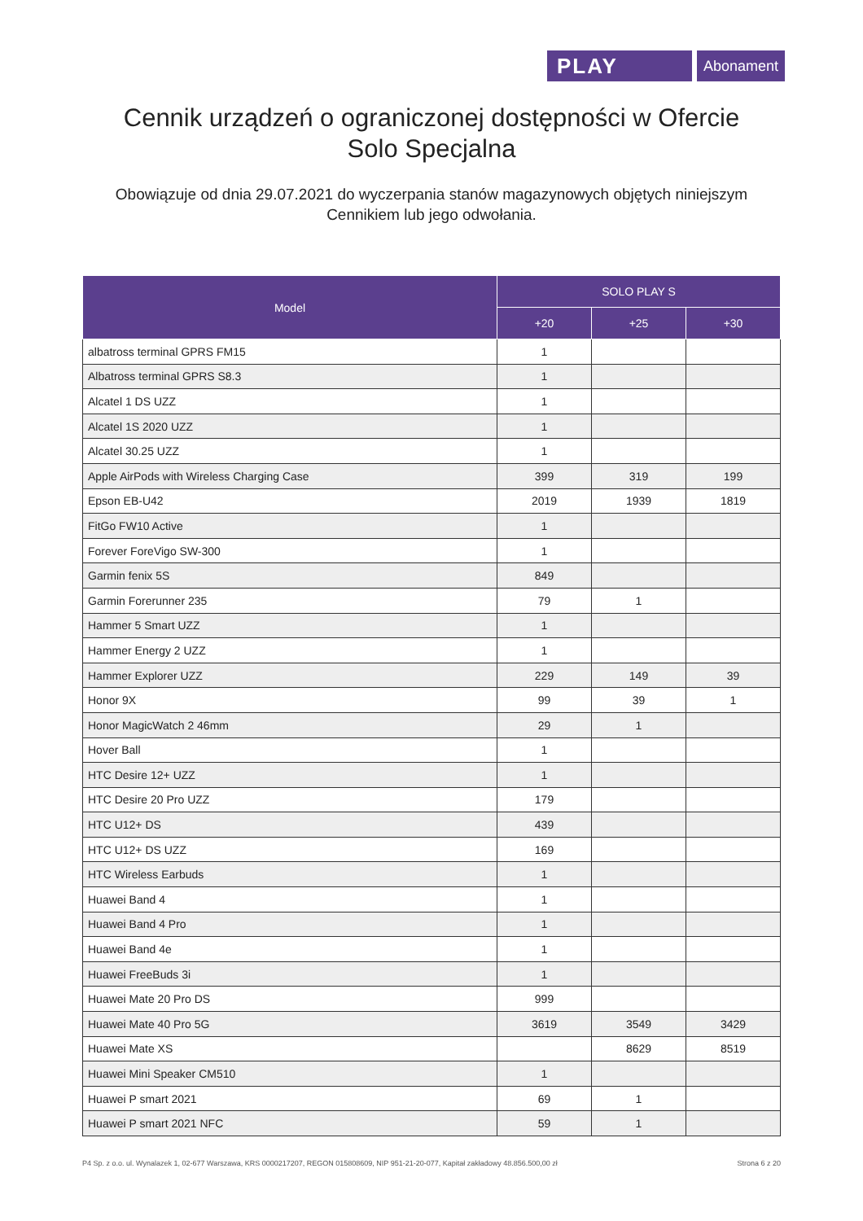PLAY
Abonament
Cennik urządzeń o ograniczonej dostępności w Ofercie Solo Specjalna
Obowiązuje od dnia 29.07.2021 do wyczerpania stanów magazynowych objętych niniejszym Cennikiem lub jego odwołania.
| Model | SOLO PLAY S | | |
| --- | --- | --- | --- |
| | +20 | +25 | +30 |
| albatross terminal GPRS FM15 | 1 | | |
| Albatross terminal GPRS S8.3 | 1 | | |
| Alcatel 1 DS UZZ | 1 | | |
| Alcatel 1S 2020 UZZ | 1 | | |
| Alcatel 30.25 UZZ | 1 | | |
| Apple AirPods with Wireless Charging Case | 399 | 319 | 199 |
| Epson EB-U42 | 2019 | 1939 | 1819 |
| FitGo FW10 Active | 1 | | |
| Forever ForeVigo SW-300 | 1 | | |
| Garmin fenix 5S | 849 | | |
| Garmin Forerunner 235 | 79 | 1 | |
| Hammer 5 Smart UZZ | 1 | | |
| Hammer Energy 2 UZZ | 1 | | |
| Hammer Explorer UZZ | 229 | 149 | 39 |
| Honor 9X | 99 | 39 | 1 |
| Honor MagicWatch 2 46mm | 29 | 1 | |
| Hover Ball | 1 | | |
| HTC Desire 12+ UZZ | 1 | | |
| HTC Desire 20 Pro UZZ | 179 | | |
| HTC U12+ DS | 439 | | |
| HTC U12+ DS UZZ | 169 | | |
| HTC Wireless Earbuds | 1 | | |
| Huawei Band 4 | 1 | | |
| Huawei Band 4 Pro | 1 | | |
| Huawei Band 4e | 1 | | |
| Huawei FreeBuds 3i | 1 | | |
| Huawei Mate 20 Pro DS | 999 | | |
| Huawei Mate 40 Pro 5G | 3619 | 3549 | 3429 |
| Huawei Mate XS | | 8629 | 8519 |
| Huawei Mini Speaker CM510 | 1 | | |
| Huawei P smart 2021 | 69 | 1 | |
| Huawei P smart 2021 NFC | 59 | 1 | |
P4 Sp. z o.o. ul. Wynalazek 1, 02-677 Warszawa, KRS 0000217207, REGON 015808609, NIP 951-21-20-077, Kapitał zakładowy 48.856.500,00 zł Strona 6 z 20